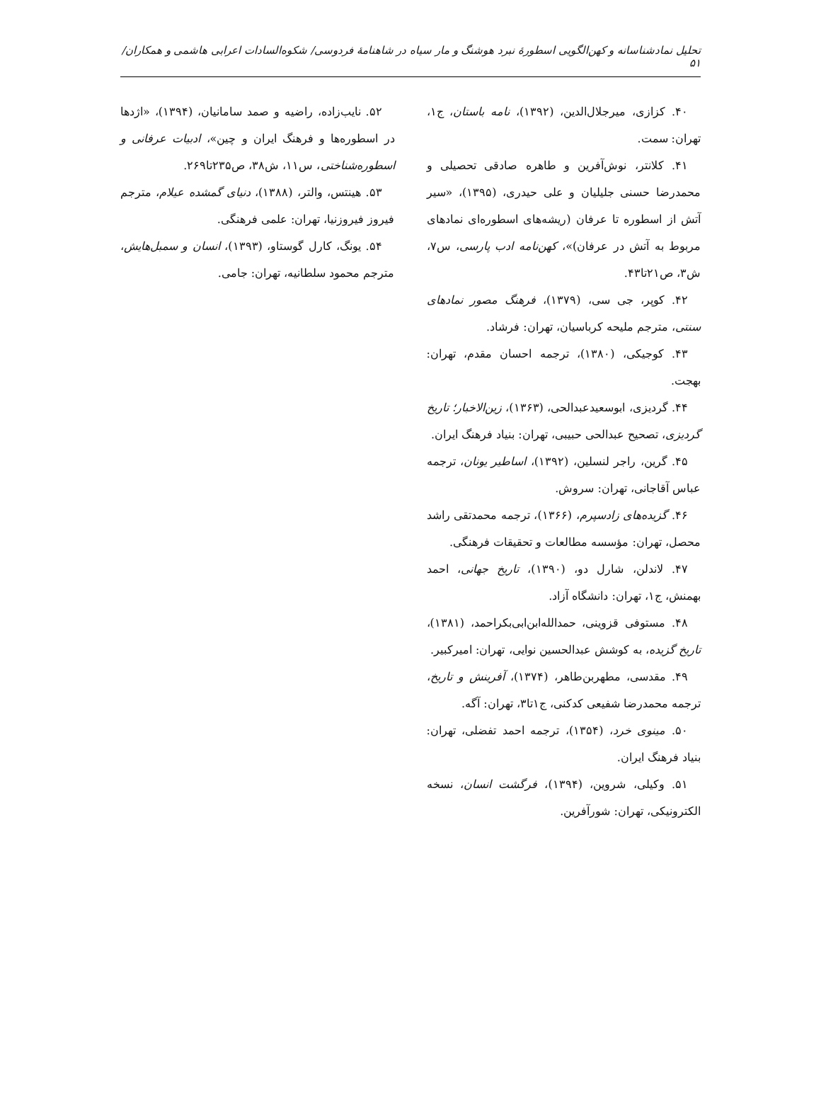تحلیل نمادشناسانه و کهن‌الگویی اسطورهٔ نبرد هوشنگ و مار سیاه در شاهنامهٔ فردوسی/ شکوه‌السادات اعرابی هاشمی و همکاران/ ۵۱
۴۰. کزازی، میرجلال‌الدین، (۱۳۹۲)، نامه باستان، ج۱، تهران: سمت.
۴۱. کلانتر، نوش‌آفرین و طاهره صادقی تحصیلی و محمدرضا حسنی جلیلیان و علی حیدری، (۱۳۹۵)، «سیر آتش از اسطوره تا عرفان (ریشه‌های اسطوره‌ای نمادهای مربوط به آتش در عرفان)»، کهن‌نامه ادب پارسی، س۷، ش۳، ص۲۱تا۴۳.
۴۲. کوپر، جی سی، (۱۳۷۹)، فرهنگ مصور نمادهای سنتی، مترجم ملیحه کرباسیان، تهران: فرشاد.
۴۳. کوجیکی، (۱۳۸۰)، ترجمه احسان مقدم، تهران: بهجت.
۴۴. گردیزی، ابوسعیدعبدالحی، (۱۳۶۳)، زین‌الاخبار؛ تاریخ گردیزی، تصحیح عبدالحی حبیبی، تهران: بنیاد فرهنگ ایران.
۴۵. گرین، راجر لنسلین، (۱۳۹۲)، اساطیر یونان، ترجمه عباس آقاجانی، تهران: سروش.
۴۶. گزیده‌های زادسپرم، (۱۳۶۶)، ترجمه محمدتقی راشد محصل، تهران: مؤسسه مطالعات و تحقیقات فرهنگی.
۴۷. لاندلن، شارل دو، (۱۳۹۰)، تاریخ جهانی، احمد بهمنش، ج۱، تهران: دانشگاه آزاد.
۴۸. مستوفی قزوینی، حمدالله‌ابن‌ابی‌بکراحمد، (۱۳۸۱)، تاریخ گزیده، به کوشش عبدالحسین نوایی، تهران: امیرکبیر.
۴۹. مقدسی، مطهربن‌طاهر، (۱۳۷۴)، آفرینش و تاریخ، ترجمه محمدرضا شفیعی کدکنی، ج۱تا۳، تهران: آگه.
۵۰. مینوی خرد، (۱۳۵۴)، ترجمه احمد تفضلی، تهران: بنیاد فرهنگ ایران.
۵۱. وکیلی، شروین، (۱۳۹۴)، فرگشت انسان، نسخه الکترونیکی، تهران: شورآفرین.
۵۲. نایب‌زاده، راضیه و صمد سامانیان، (۱۳۹۴)، «اژدها در اسطوره‌ها و فرهنگ ایران و چین»، ادبیات عرفانی و اسطوره‌شناختی، س۱۱، ش۳۸، ص۲۳۵تا۲۶۹.
۵۳. هینتس، والتر، (۱۳۸۸)، دنیای گمشده عیلام، مترجم فیروز فیروزنیا، تهران: علمی فرهنگی.
۵۴. یونگ، کارل گوستاو، (۱۳۹۳)، انسان و سمبل‌هایش، مترجم محمود سلطانیه، تهران: جامی.